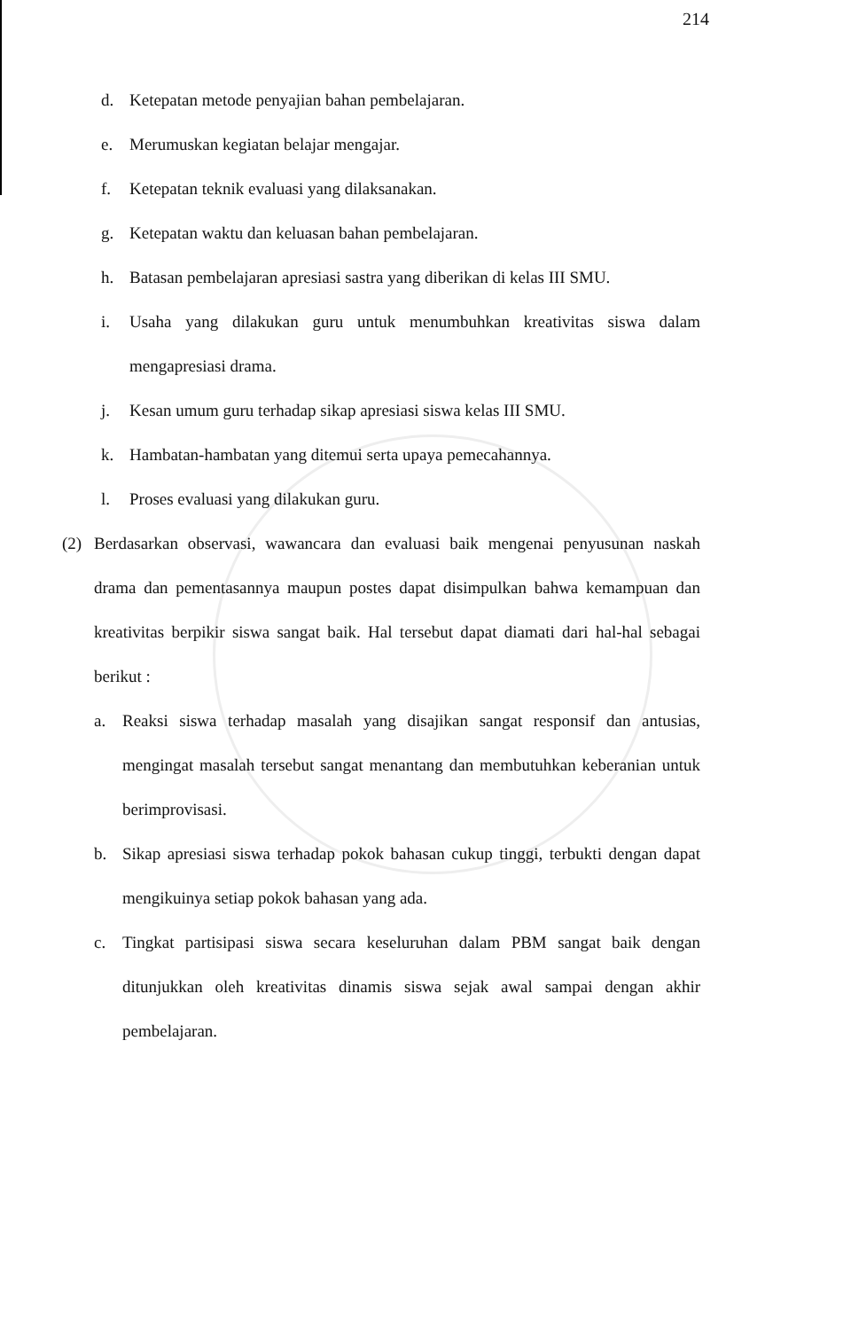214
d. Ketepatan metode penyajian bahan pembelajaran.
e. Merumuskan kegiatan belajar mengajar.
f. Ketepatan teknik evaluasi yang dilaksanakan.
g. Ketepatan waktu dan keluasan bahan pembelajaran.
h. Batasan pembelajaran apresiasi sastra yang diberikan di kelas III SMU.
i. Usaha yang dilakukan guru untuk menumbuhkan kreativitas siswa dalam mengapresiasi drama.
j. Kesan umum guru terhadap sikap apresiasi siswa kelas III SMU.
k. Hambatan-hambatan yang ditemui serta upaya pemecahannya.
l. Proses evaluasi yang dilakukan guru.
(2) Berdasarkan observasi, wawancara dan evaluasi baik mengenai penyusunan naskah drama dan pementasannya maupun postes dapat disimpulkan bahwa kemampuan dan kreativitas berpikir siswa sangat baik. Hal tersebut dapat diamati dari hal-hal sebagai berikut :
a. Reaksi siswa terhadap masalah yang disajikan sangat responsif dan antusias, mengingat masalah tersebut sangat menantang dan membutuhkan keberanian untuk berimprovisasi.
b. Sikap apresiasi siswa terhadap pokok bahasan cukup tinggi, terbukti dengan dapat mengikuinya setiap pokok bahasan yang ada.
c. Tingkat partisipasi siswa secara keseluruhan dalam PBM sangat baik dengan ditunjukkan oleh kreativitas dinamis siswa sejak awal sampai dengan akhir pembelajaran.